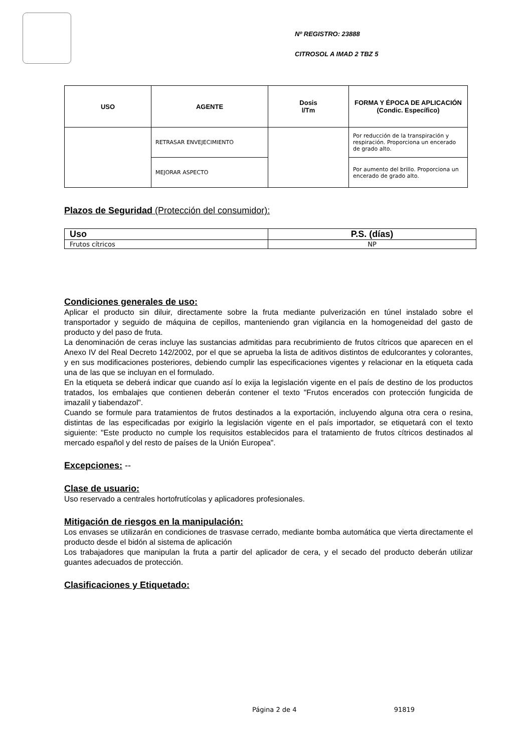Nº REGISTRO: 23888
CITROSOL A IMAD 2 TBZ 5
| USO | AGENTE | Dosis l/Tm | FORMA Y ÉPOCA DE APLICACIÓN (Condic. Específico) |
| --- | --- | --- | --- |
| | RETRASAR ENVEJECIMIENTO | | Por reducción de la transpiración y respiración. Proporciona un encerado de grado alto. |
| | MEJORAR ASPECTO | | Por aumento del brillo. Proporciona un encerado de grado alto. |
Plazos de Seguridad (Protección del consumidor):
| Uso | P.S. (días) |
| --- | --- |
| Frutos cítricos | NP |
Condiciones generales de uso:
Aplicar el producto sin diluir, directamente sobre la fruta mediante pulverización en túnel instalado sobre el transportador y seguido de máquina de cepillos, manteniendo gran vigilancia en la homogeneidad del gasto de producto y del paso de fruta.
La denominación de ceras incluye las sustancias admitidas para recubrimiento de frutos cítricos que aparecen en el Anexo IV del Real Decreto 142/2002, por el que se aprueba la lista de aditivos distintos de edulcorantes y colorantes, y en sus modificaciones posteriores, debiendo cumplir las especificaciones vigentes y relacionar en la etiqueta cada una de las que se incluyan en el formulado.
En la etiqueta se deberá indicar que cuando así lo exija la legislación vigente en el país de destino de los productos tratados, los embalajes que contienen deberán contener el texto "Frutos encerados con protección fungicida de imazalil y tiabendazol".
Cuando se formule para tratamientos de frutos destinados a la exportación, incluyendo alguna otra cera o resina, distintas de las especificadas por exigirlo la legislación vigente en el país importador, se etiquetará con el texto siguiente: "Este producto no cumple los requisitos establecidos para el tratamiento de frutos cítricos destinados al mercado español y del resto de países de la Unión Europea".
Excepciones: --
Clase de usuario:
Uso reservado a centrales hortofrutícolas y aplicadores profesionales.
Mitigación de riesgos en la manipulación:
Los envases se utilizarán en condiciones de trasvase cerrado, mediante bomba automática que vierta directamente el producto desde el bidón al sistema de aplicación
Los trabajadores que manipulan la fruta a partir del aplicador de cera, y el secado del producto deberán utilizar guantes adecuados de protección.
Clasificaciones y Etiquetado:
Página 2 de 4 91819